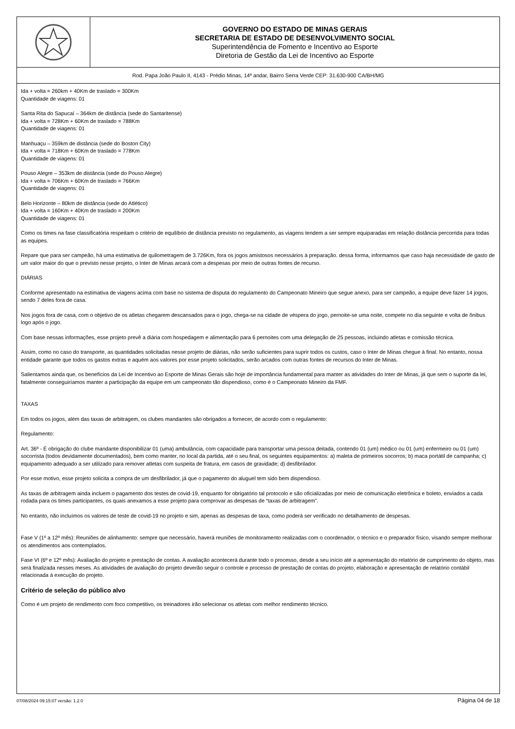GOVERNO DO ESTADO DE MINAS GERAIS
SECRETARIA DE ESTADO DE DESENVOLVIMENTO SOCIAL
Superintendência de Fomento e Incentivo ao Esporte
Diretoria de Gestão da Lei de Incentivo ao Esporte
Rod. Papa João Paulo II, 4143 - Prédio Minas, 14º andar, Bairro Serra Verde CEP: 31.630-900 CA/BH/MG
Ida + volta = 260km + 40Km de traslado = 300Km
Quantidade de viagens: 01
Santa Rita do Sapucaí – 364km de distância (sede do Santaritense)
Ida + volta = 728Km + 60Km de traslado = 788Km
Quantidade de viagens: 01
Manhuaçu – 359km de distância (sede do Boston City)
Ida + volta = 718Km + 60Km de traslado = 778Km
Quantidade de viagens: 01
Pouso Alegre – 353km de distância (sede do Pouso Alegre)
Ida + volta = 706Km + 60Km de traslado = 766Km
Quantidade de viagens: 01
Belo Horizonte – 80km de distância (sede do Atlético)
Ida + volta = 160Km + 40Km de traslado = 200Km
Quantidade de viagens: 01
Como os times na fase classificatória respeitam o critério de equilíbrio de distância previsto no regulamento, as viagens tendem a ser sempre equiparadas em relação distância percorrida para todas as equipes.
Repare que para ser campeão, há uma estimativa de quilometragem de 3.726Km, fora os jogos amistosos necessários à preparação. dessa forma, informamos que caso haja necessidade de gasto de um valor maior do que o previsto nesse projeto, o Inter de Minas arcará com a despesas por meio de outras fontes de recurso.
DIÁRIAS
Conforme apresentado na estimativa de viagens acima com base no sistema de disputa do regulamento do Campeonato Mineiro que segue anexo, para ser campeão, a equipe deve fazer 14 jogos, sendo 7 deles fora de casa.
Nos jogos fora de casa, com o objetivo de os atletas chegarem descansados para o jogo, chega-se na cidade de véspera do jogo, pernoite-se uma noite, compete no dia seguinte e volta de ônibus logo após o jogo.
Com base nessas informações, esse projeto prevê a diária com hospedagem e alimentação para 6 pernoites com uma delegação de 25 pessoas, incluindo atletas e comissão técnica.
Assim, como no caso do transporte, as quantidades solicitadas nesse projeto de diárias, não serão suficientes para suprir todos os custos, caso o Inter de Minas chegue à final. No entanto, nossa entidade garante que todos os gastos extras e aquém aos valores por esse projeto solicitados, serão arcados com outras fontes de recursos do Inter de Minas.
Salientamos ainda que, os benefícios da Lei de Incentivo ao Esporte de Minas Gerais são hoje de importância fundamental para manter as atividades do Inter de Minas, já que sem o suporte da lei, fatalmente conseguiríamos manter a participação da equipe em um campeonato tão dispendioso, como é o Campeonato Mineiro da FMF.
TAXAS
Em todos os jogos, além das taxas de arbitragem, os clubes mandantes são obrigados a fornecer, de acordo com o regulamento:
Regulamento:
Art. 36º - É obrigação do clube mandante disponibilizar 01 (uma) ambulância, com capacidade para transportar uma pessoa deitada, contendo 01 (um) médico ou 01 (um) enfermeiro ou 01 (um) socorrista (todos devidamente documentados), bem como manter, no local da partida, até o seu final, os seguintes equipamentos: a) maleta de primeiros socorros; b) maca portátil de campanha; c) equipamento adequado a ser utilizado para remover atletas com suspeita de fratura, em casos de gravidade; d) desfibrilador.
Por esse motivo, esse projeto solicita a compra de um desfibrilador, já que o pagamento do aluguel tem sido bem dispendioso.
As taxas de arbitragem ainda incluem o pagamento dos testes de covid-19, enquanto for obrigatório tal protocolo e são oficializadas por meio de comunicação eletrônica e boleto, enviados a cada rodada para os times participantes, os quais anexamos a esse projeto para comprovar as despesas de “taxas de arbitragem”.
No entanto, não incluímos os valores de teste de covid-19 no projeto e sim, apenas as despesas de taxa, como poderá ser verificado no detalhamento de despesas.
Fase V (1º a 12º mês): Reuniões de alinhamento: sempre que necessário, haverá reuniões de monitoramento realizadas com o coordenador, o técnico e o preparador físico, visando sempre melhorar os atendimentos aos contemplados.
Fase VI (6º e 12º mês): Avaliação do projeto e prestação de contas. A avaliação acontecerá durante todo o processo, desde a seu início até a apresentação do relatório de cumprimento do objeto, mas será finalizada nesses meses. As atividades de avaliação do projeto deverão seguir o controle e processo de prestação de contas do projeto, elaboração e apresentação de relatório contábil relacionada à execução do projeto.
Critério de seleção do público alvo
Como é um projeto de rendimento com foco competitivo, os treinadores irão selecionar os atletas com melhor rendimento técnico.
07/08/2024 09:15:07 versão: 1.2.0 Página 04 de 18